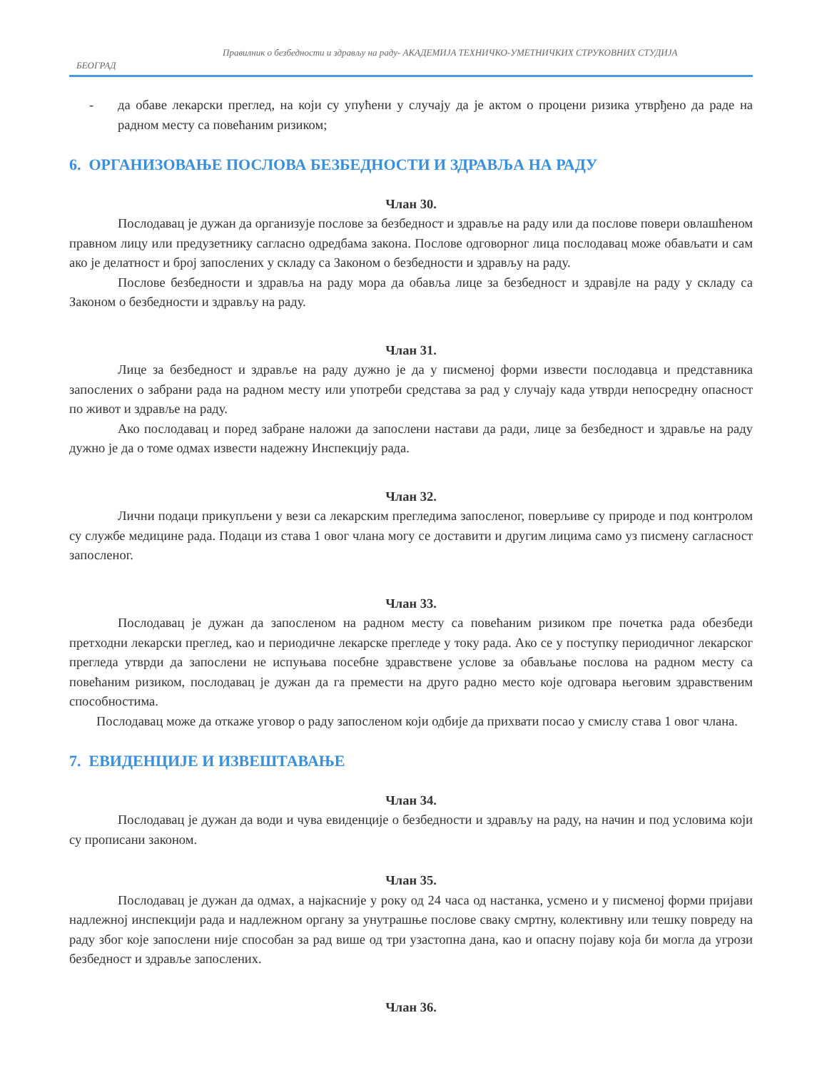Правилник о безбедности и здрављу на раду- АКАДЕМИЈА ТЕХНИЧКО-УМЕТНИЧКИХ СТРУКОВНИХ СТУДИЈА
БЕОГРАД
- да обаве лекарски преглед, на који су упућени у случају да је актом о процени ризика утврђено да раде на радном месту са повећаним ризиком;
6. ОРГАНИЗОВАЊЕ ПОСЛОВА БЕЗБЕДНОСТИ И ЗДРАВЉА НА РАДУ
Члан 30.
Послодавац је дужан да организује послове за безбедност и здравље на раду или да послове повери овлашћеном правном лицу или предузетнику сагласно одредбама закона. Послове одговорног лица послодавац може обављати и сам ако је делатност и број запослених у складу са Законом о безбедности и здрављу на раду.
Послове безбедности и здравља на раду мора да обавља лице за безбедност и здравјле на раду у складу са Законом о безбедности и здрављу на раду.
Члан 31.
Лице за безбедност и здравље на раду дужно је да у писменој форми извести послодавца и представника запослених о забрани рада на радном месту или употреби средстава за рад у случају када утврди непосредну опасност по живот и здравље на раду.
Ако послодавац и поред забране наложи да запослени настави да ради, лице за безбедност и здравље на раду дужно је да о томе одмах извести надежну Инспекцију рада.
Члан 32.
Лични подаци прикупљени у вези са лекарским прегледима запосленог, поверљиве су природе и под контролом су службе медицине рада. Подаци из става 1 овог члана могу се доставити и другим лицима само уз писмену сагласност запосленог.
Члан 33.
Послодавац је дужан да запосленом на радном месту са повећаним ризиком пре почетка рада обезбеди претходни лекарски преглед, као и периодичне лекарске прегледе у току рада. Ако се у поступку периодичног лекарског прегледа утврди да запослени не испуњава посебне здравствене услове за обављање послова на радном месту са повећаним ризиком, послодавац је дужан да га премести на друго радно место које одговара његовим здравственим способностима.
Послодавац може да откаже уговор о раду запосленом који одбије да прихвати посао у смислу става 1 овог члана.
7. ЕВИДЕНЦИЈЕ И ИЗВЕШТАВАЊЕ
Члан 34.
Послодавац је дужан да води и чува евиденције о безбедности и здрављу на раду, на начин и под условима који су прописани законом.
Члан 35.
Послодавац је дужан да одмах, а најкасније у року од 24 часа од настанка, усмено и у писменој форми пријави надлежној инспекцији рада и надлежном органу за унутрашње послове сваку смртну, колективну или тешку повреду на раду због које запослени није способан за рад више од три узастопна дана, као и опасну појаву која би могла да угрози безбедност и здравље запослених.
Члан 36.